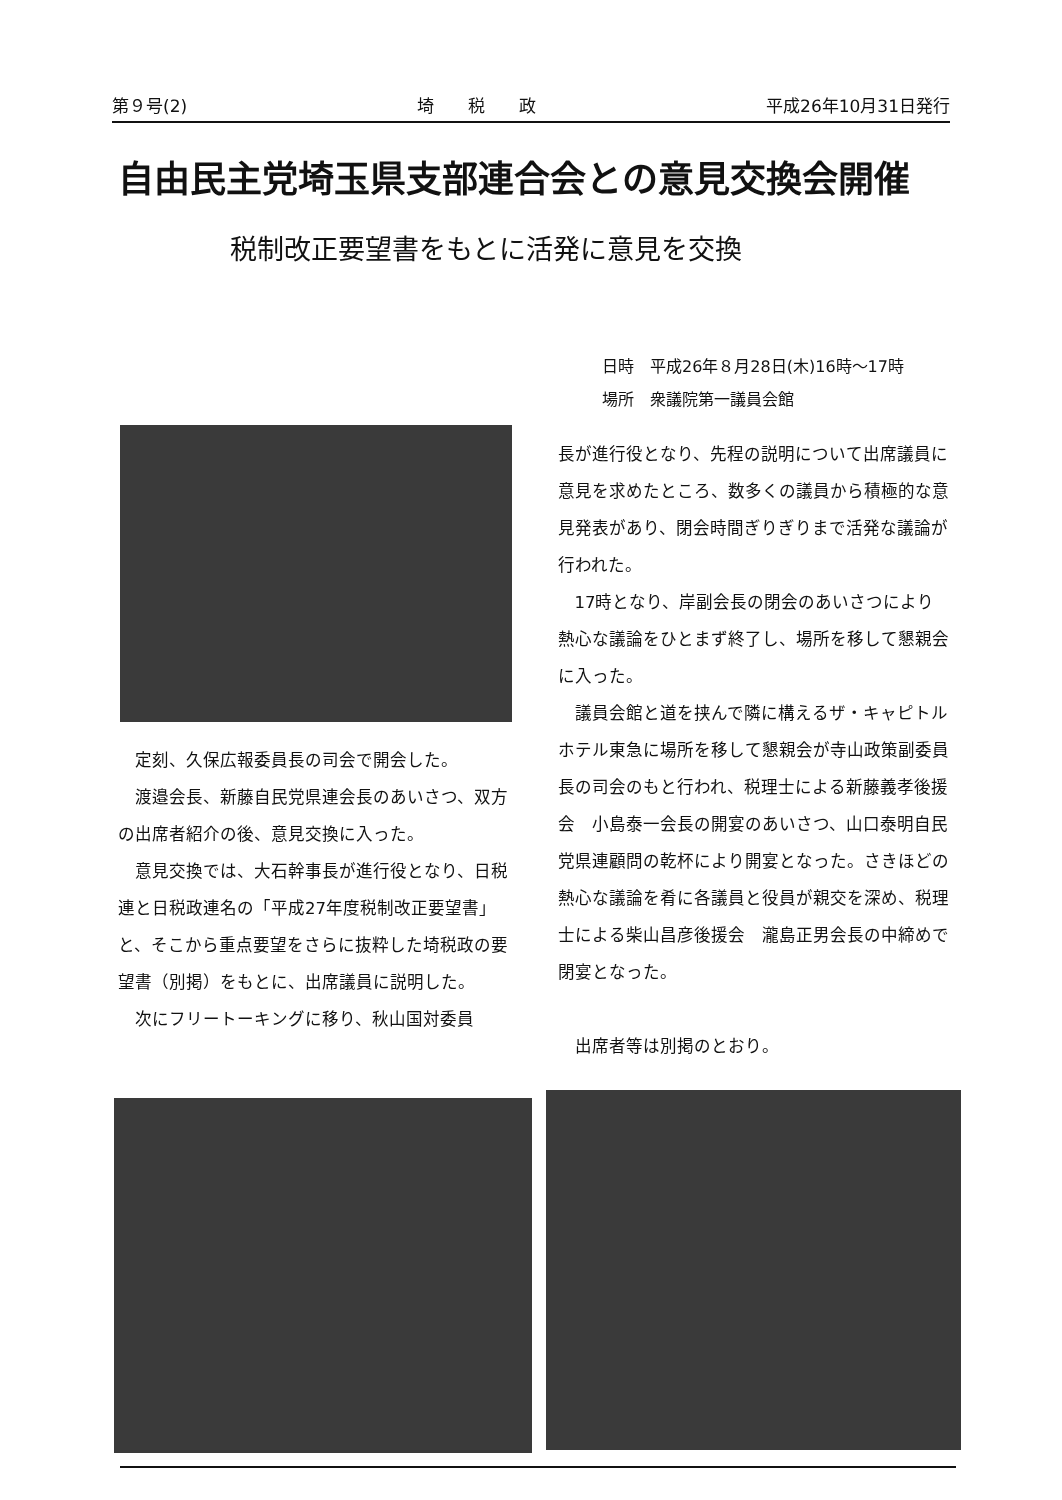第９号(2) 埼　　税　　政 平成26年10月31日発行
自由民主党埼玉県支部連合会との意見交換会開催
税制改正要望書をもとに活発に意見を交換
日時　平成26年８月28日(木)16時～17時
場所　衆議院第一議員会館
定刻、久保広報委員長の司会で開会した。
渡邉会長、新藤自民党県連会長のあいさつ、双方の出席者紹介の後、意見交換に入った。
意見交換では、大石幹事長が進行役となり、日税連と日税政連名の「平成27年度税制改正要望書」と、そこから重点要望をさらに抜粋した埼税政の要望書（別掲）をもとに、出席議員に説明した。
次にフリートーキングに移り、秋山国対委員
長が進行役となり、先程の説明について出席議員に意見を求めたところ、数多くの議員から積極的な意見発表があり、閉会時間ぎりぎりまで活発な議論が行われた。
17時となり、岸副会長の閉会のあいさつにより熱心な議論をひとまず終了し、場所を移して懇親会に入った。
議員会館と道を挟んで隣に構えるザ・キャピトルホテル東急に場所を移して懇親会が寺山政策副委員長の司会のもと行われ、税理士による新藤義孝後援会　小島泰一会長の開宴のあいさつ、山口泰明自民党県連顧問の乾杯により開宴となった。さきほどの熱心な議論を肴に各議員と役員が親交を深め、税理士による柴山昌彦後援会　瀧島正男会長の中締めで閉宴となった。
出席者等は別掲のとおり。